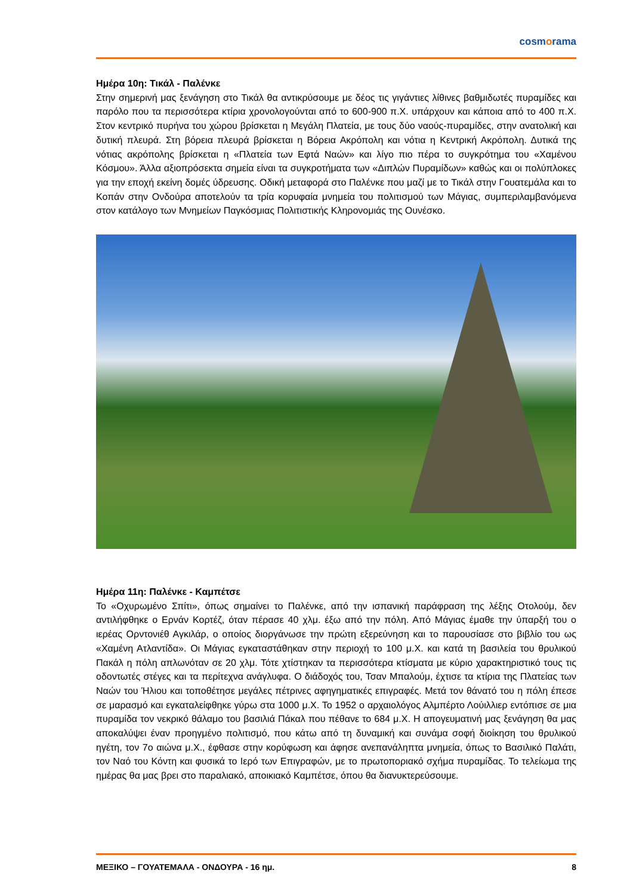cosmorama
Ημέρα 10η: Τικάλ - Παλένκε
Στην σημερινή μας ξενάγηση στο Τικάλ θα αντικρύσουμε με δέος τις γιγάντιες λίθινες βαθμιδωτές πυραμίδες και παρόλο που τα περισσότερα κτίρια χρονολογούνται από το 600-900 π.Χ. υπάρχουν και κάποια από το 400 π.Χ. Στον κεντρικό πυρήνα του χώρου βρίσκεται η Μεγάλη Πλατεία, με τους δύο ναούς-πυραμίδες, στην ανατολική και δυτική πλευρά. Στη βόρεια πλευρά βρίσκεται η Βόρεια Ακρόπολη και νότια η Κεντρική Ακρόπολη. Δυτικά της νότιας ακρόπολης βρίσκεται η «Πλατεία των Εφτά Ναών» και λίγο πιο πέρα το συγκρότημα του «Χαμένου Κόσμου». Άλλα αξιοπρόσεκτα σημεία είναι τα συγκροτήματα των «Διπλών Πυραμίδων» καθώς και οι πολύπλοκες για την εποχή εκείνη δομές ύδρευσης. Οδική μεταφορά στο Παλένκε που μαζί με το Τικάλ στην Γουατεμάλα και το Κοπάν στην Ονδούρα αποτελούν τα τρία κορυφαία μνημεία του πολιτισμού των Μάγιας, συμπεριλαμβανόμενα στον κατάλογο των Μνημείων Παγκόσμιας Πολιτιστικής Κληρονομιάς της Ουνέσκο.
Ημέρα 11η: Παλένκε - Καμπέτσε
Το «Οχυρωμένο Σπίτι», όπως σημαίνει το Παλένκε, από την ισπανική παράφραση της λέξης Οτολούμ, δεν αντιλήφθηκε ο Ερνάν Κορτέζ, όταν πέρασε 40 χλμ. έξω από την πόλη. Από Μάγιας έμαθε την ύπαρξή του ο ιερέας Ορντονιέθ Αγκιλάρ, ο οποίος διοργάνωσε την πρώτη εξερεύνηση και το παρουσίασε στο βιβλίο του ως «Χαμένη Ατλαντίδα». Οι Μάγιας εγκαταστάθηκαν στην περιοχή το 100 μ.Χ. και κατά τη βασιλεία του θρυλικού Πακάλ η πόλη απλωνόταν σε 20 χλμ. Τότε χτίστηκαν τα περισσότερα κτίσματα με κύριο χαρακτηριστικό τους τις οδοντωτές στέγες και τα περίτεχνα ανάγλυφα. Ο διάδοχός του, Τσαν Μπαλούμ, έχτισε τα κτίρια της Πλατείας των Ναών του Ήλιου και τοποθέτησε μεγάλες πέτρινες αφηγηματικές επιγραφές. Μετά τον θάνατό του η πόλη έπεσε σε μαρασμό και εγκαταλείφθηκε γύρω στα 1000 μ.Χ. Το 1952 ο αρχαιολόγος Αλμπέρτο Λούιλλιερ εντόπισε σε μια πυραμίδα τον νεκρικό θάλαμο του βασιλιά Πάκαλ που πέθανε το 684 μ.Χ. Η απογευματινή μας ξενάγηση θα μας αποκαλύψει έναν προηγμένο πολιτισμό, που κάτω από τη δυναμική και συνάμα σοφή διοίκηση του θρυλικού ηγέτη, τον 7ο αιώνα μ.Χ., έφθασε στην κορύφωση και άφησε ανεπανάληπτα μνημεία, όπως το Βασιλικό Παλάτι, τον Ναό του Κόντη και φυσικά το Ιερό των Επιγραφών, με το πρωτοποριακό σχήμα πυραμίδας. Το τελείωμα της ημέρας θα μας βρει στο παραλιακό, αποικιακό Καμπέτσε, όπου θα διανυκτερεύσουμε.
ΜΕΞΙΚΟ – ΓΟΥΑΤΕΜΑΛΑ - ΟΝΔΟΥΡΑ - 16 ημ. 8